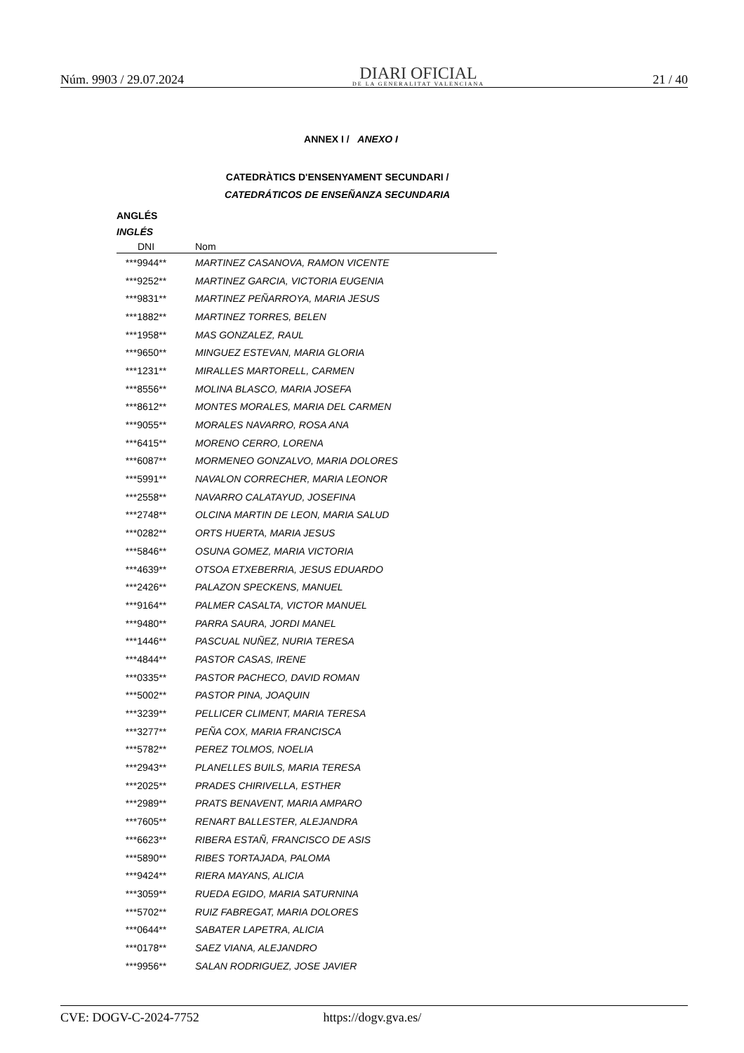Núm. 9903 / 29.07.2024
DIARI OFICIAL
DE LA GENERALITAT VALENCIANA
21 / 40
ANNEX I / ANEXO I
CATEDRÀTICS D'ENSENYAMENT SECUNDARI /
CATEDRÁTICOS DE ENSEÑANZA SECUNDARIA
ANGLÉS
INGLÉS
| DNI | Nom |
| --- | --- |
| ***9944** | MARTINEZ CASANOVA, RAMON VICENTE |
| ***9252** | MARTINEZ GARCIA, VICTORIA EUGENIA |
| ***9831** | MARTINEZ PEÑARROYA, MARIA JESUS |
| ***1882** | MARTINEZ TORRES, BELEN |
| ***1958** | MAS GONZALEZ, RAUL |
| ***9650** | MINGUEZ ESTEVAN, MARIA GLORIA |
| ***1231** | MIRALLES MARTORELL, CARMEN |
| ***8556** | MOLINA BLASCO, MARIA JOSEFA |
| ***8612** | MONTES MORALES, MARIA DEL CARMEN |
| ***9055** | MORALES NAVARRO, ROSA ANA |
| ***6415** | MORENO CERRO, LORENA |
| ***6087** | MORMENEO GONZALVO, MARIA DOLORES |
| ***5991** | NAVALON CORRECHER, MARIA LEONOR |
| ***2558** | NAVARRO CALATAYUD, JOSEFINA |
| ***2748** | OLCINA MARTIN DE LEON, MARIA SALUD |
| ***0282** | ORTS HUERTA, MARIA JESUS |
| ***5846** | OSUNA GOMEZ, MARIA VICTORIA |
| ***4639** | OTSOA ETXEBERRIA, JESUS EDUARDO |
| ***2426** | PALAZON SPECKENS, MANUEL |
| ***9164** | PALMER CASALTA, VICTOR MANUEL |
| ***9480** | PARRA SAURA, JORDI MANEL |
| ***1446** | PASCUAL NUÑEZ, NURIA TERESA |
| ***4844** | PASTOR CASAS, IRENE |
| ***0335** | PASTOR PACHECO, DAVID ROMAN |
| ***5002** | PASTOR PINA, JOAQUIN |
| ***3239** | PELLICER CLIMENT, MARIA TERESA |
| ***3277** | PEÑA COX, MARIA FRANCISCA |
| ***5782** | PEREZ TOLMOS, NOELIA |
| ***2943** | PLANELLES BUILS, MARIA TERESA |
| ***2025** | PRADES CHIRIVELLA, ESTHER |
| ***2989** | PRATS BENAVENT, MARIA AMPARO |
| ***7605** | RENART BALLESTER, ALEJANDRA |
| ***6623** | RIBERA ESTAÑ, FRANCISCO DE ASIS |
| ***5890** | RIBES TORTAJADA, PALOMA |
| ***9424** | RIERA MAYANS, ALICIA |
| ***3059** | RUEDA EGIDO, MARIA SATURNINA |
| ***5702** | RUIZ FABREGAT, MARIA DOLORES |
| ***0644** | SABATER LAPETRA, ALICIA |
| ***0178** | SAEZ VIANA, ALEJANDRO |
| ***9956** | SALAN RODRIGUEZ, JOSE JAVIER |
CVE: DOGV-C-2024-7752 https://dogv.gva.es/